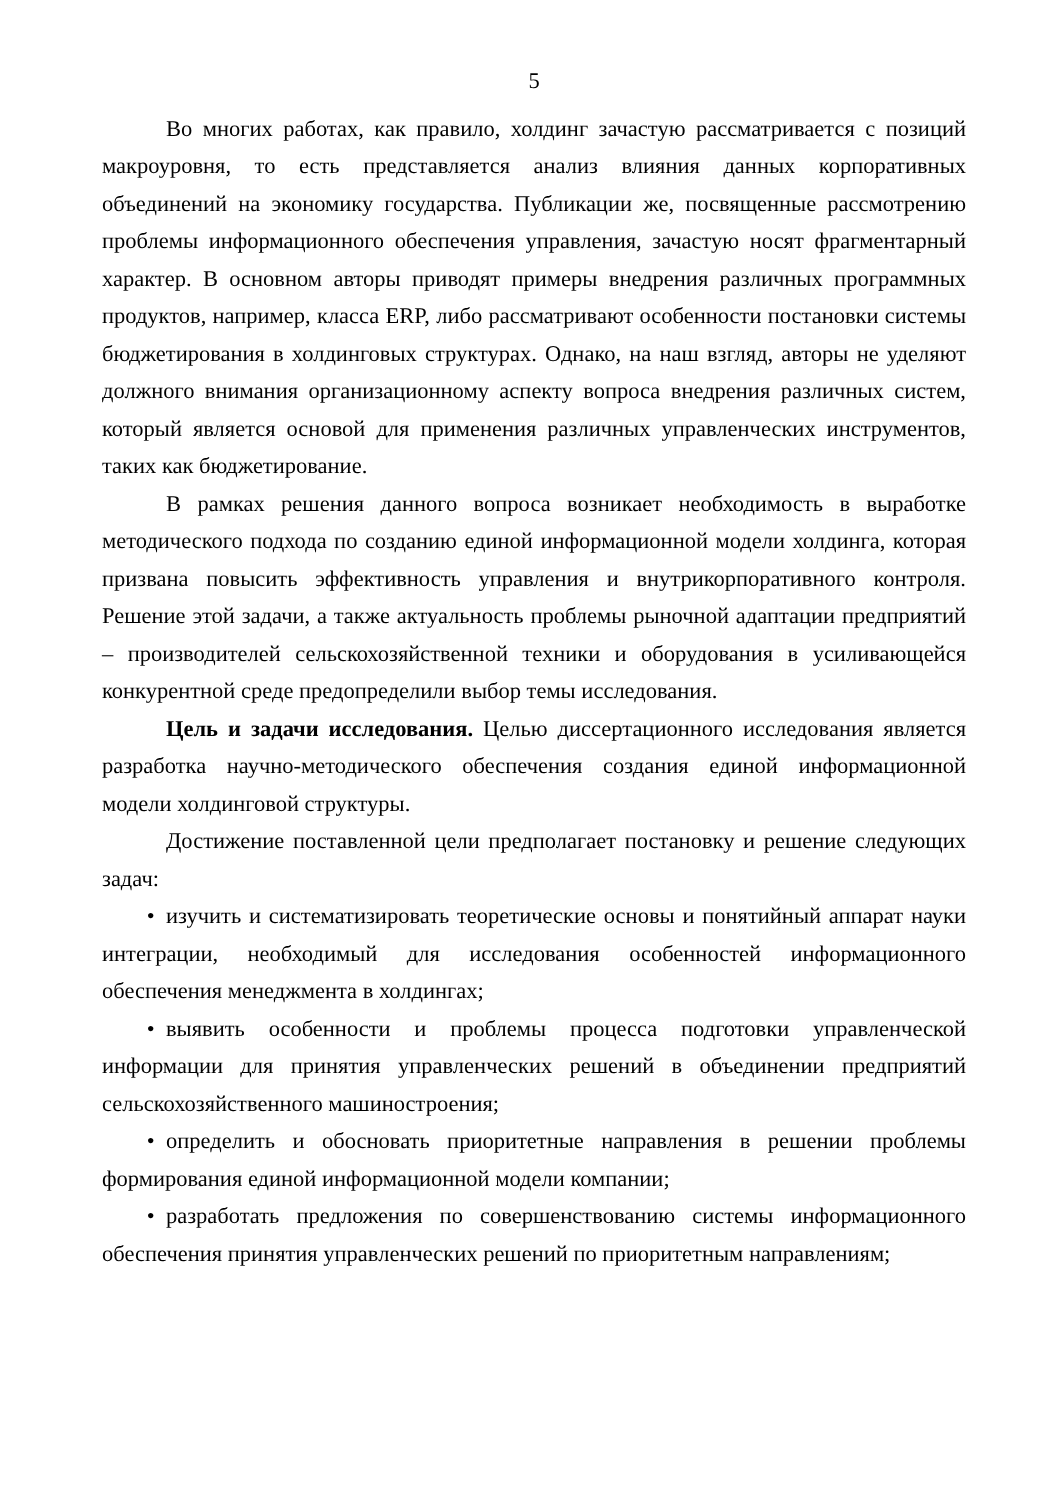5
Во многих работах, как правило, холдинг зачастую рассматривается с позиций макроуровня, то есть представляется анализ влияния данных корпоративных объединений на экономику государства. Публикации же, посвященные рассмотрению проблемы информационного обеспечения управления, зачастую носят фрагментарный характер. В основном авторы приводят примеры внедрения различных программных продуктов, например, класса ERP, либо рассматривают особенности постановки системы бюджетирования в холдинговых структурах. Однако, на наш взгляд, авторы не уделяют должного внимания организационному аспекту вопроса внедрения различных систем, который является основой для применения различных управленческих инструментов, таких как бюджетирование.
В рамках решения данного вопроса возникает необходимость в выработке методического подхода по созданию единой информационной модели холдинга, которая призвана повысить эффективность управления и внутрикорпоративного контроля. Решение этой задачи, а также актуальность проблемы рыночной адаптации предприятий – производителей сельскохозяйственной техники и оборудования в усиливающейся конкурентной среде предопределили выбор темы исследования.
Цель и задачи исследования. Целью диссертационного исследования является разработка научно-методического обеспечения создания единой информационной модели холдинговой структуры.
Достижение поставленной цели предполагает постановку и решение следующих задач:
• изучить и систематизировать теоретические основы и понятийный аппарат науки интеграции, необходимый для исследования особенностей информационного обеспечения менеджмента в холдингах;
• выявить особенности и проблемы процесса подготовки управленческой информации для принятия управленческих решений в объединении предприятий сельскохозяйственного машиностроения;
• определить и обосновать приоритетные направления в решении проблемы формирования единой информационной модели компании;
• разработать предложения по совершенствованию системы информационного обеспечения принятия управленческих решений по приоритетным направлениям;